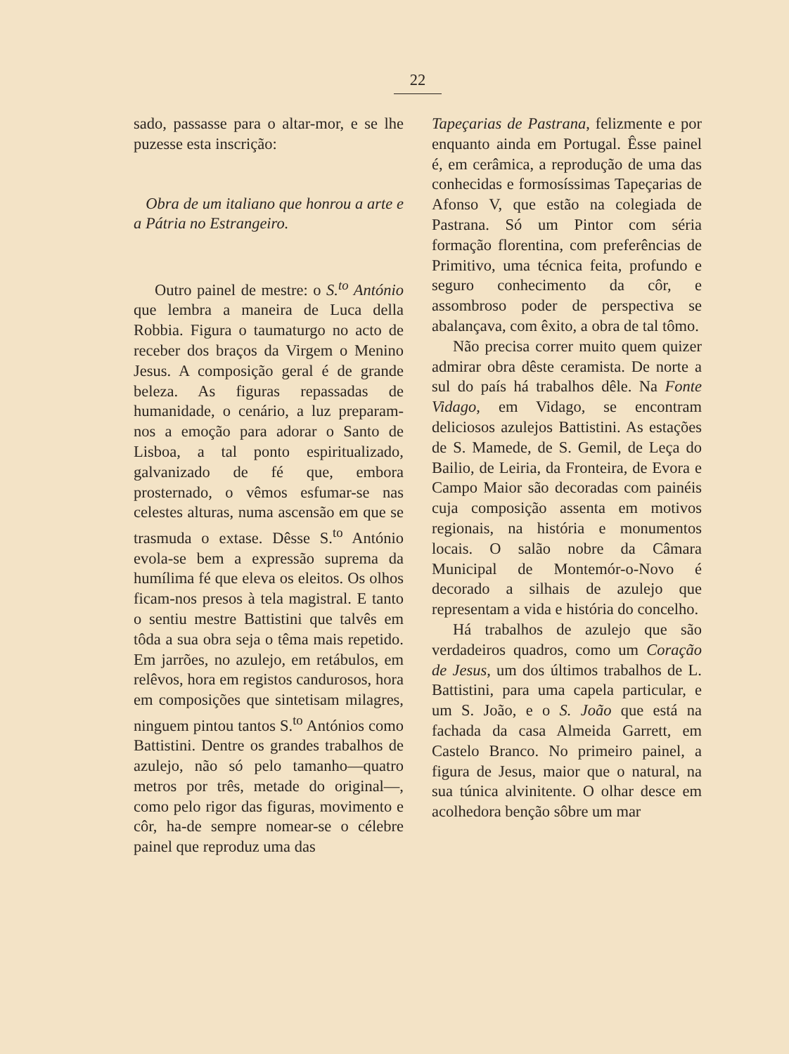22
sado, passasse para o altar-mor, e se lhe puzesse esta inscrição:
Obra de um italiano que honrou a arte e a Pátria no Estrangeiro.
Outro painel de mestre: o S.<sup>to</sup> António que lembra a maneira de Luca della Robbia. Figura o taumaturgo no acto de receber dos braços da Virgem o Menino Jesus. A composição geral é de grande beleza. As figuras repassadas de humanidade, o cenário, a luz preparam-nos a emoção para adorar o Santo de Lisboa, a tal ponto espiritualizado, galvanizado de fé que, embora prosternado, o vêmos esfumar-se nas celestes alturas, numa ascensão em que se trasmuda o extase. Dêsse S.<sup>to</sup> António evola-se bem a expressão suprema da humílima fé que eleva os eleitos. Os olhos ficam-nos presos à tela magistral. E tanto o sentiu mestre Battistini que talvês em tôda a sua obra seja o têma mais repetido. Em jarrões, no azulejo, em retábulos, em relêvos, hora em registos candurosos, hora em composições que sintetisam milagres, ninguem pintou tantos S.<sup>to</sup> Antónios como Battistini. Dentre os grandes trabalhos de azulejo, não só pelo tamanho—quatro metros por três, metade do original—, como pelo rigor das figuras, movimento e côr, ha-de sempre nomear-se o célebre painel que reproduz uma das
Tapeçarias de Pastrana, felizmente e por enquanto ainda em Portugal. Êsse painel é, em cerâmica, a reprodução de uma das conhecidas e formosíssimas Tapeçarias de Afonso V, que estão na colegiada de Pastrana. Só um Pintor com séria formação florentina, com preferências de Primitivo, uma técnica feita, profundo e seguro conhecimento da côr, e assombroso poder de perspectiva se abalançava, com êxito, a obra de tal tômo.
Não precisa correr muito quem quizer admirar obra dêste ceramista. De norte a sul do país há trabalhos dêle. Na Fonte Vidago, em Vidago, se encontram deliciosos azulejos Battistini. As estações de S. Mamede, de S. Gemil, de Leça do Bailio, de Leiria, da Fronteira, de Evora e Campo Maior são decoradas com painéis cuja composição assenta em motivos regionais, na história e monumentos locais. O salão nobre da Câmara Municipal de Montemór-o-Novo é decorado a silhais de azulejo que representam a vida e história do concelho.
Há trabalhos de azulejo que são verdadeiros quadros, como um Coração de Jesus, um dos últimos trabalhos de L. Battistini, para uma capela particular, e um S. João, e o S. João que está na fachada da casa Almeida Garrett, em Castelo Branco. No primeiro painel, a figura de Jesus, maior que o natural, na sua túnica alvinitente. O olhar desce em acolhedora benção sôbre um mar